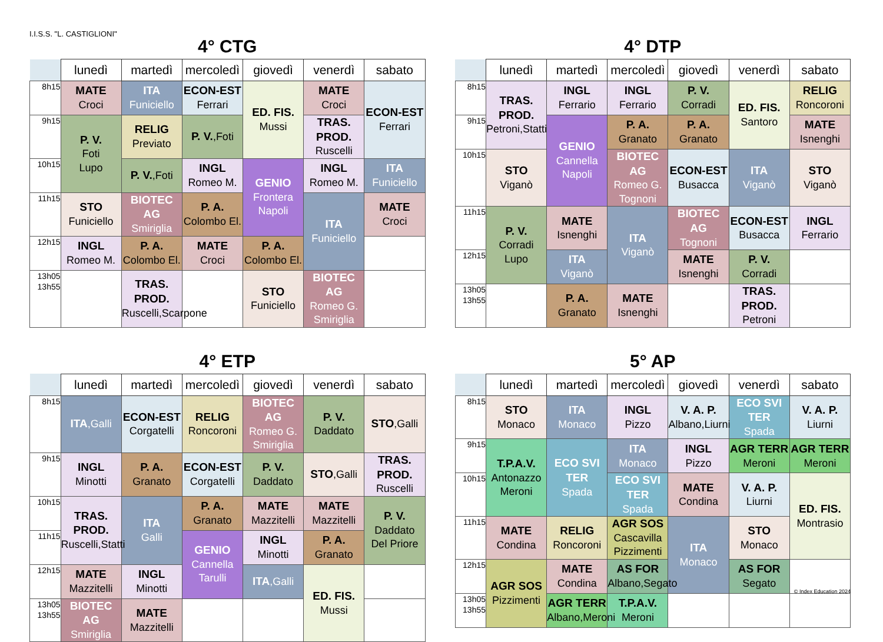I.I.S.S. "L. CASTIGLIONI"
4° CTG
| | lunedì | martedì | mercoledì | giovedì | venerdì | sabato |
| --- | --- | --- | --- | --- | --- | --- |
| 8h15 | MATE Croci | ITA Funiciello | ECON-EST Ferrari | ED. FIS. Mussi | MATE Croci | ECON-EST Ferrari |
| 9h15 | P. V. Foti Lupo | RELIG Previato | P. V. ,Foti | | TRAS. PROD. Ruscelli | |
| 10h15 | | P. V. ,Foti | INGL Romeo M. | GENIO Frontera Napoli | INGL Romeo M. | ITA Funiciello |
| 11h15 | STO Funiciello | BIOTEC AG Smiriglia | P. A. Colombo El. | | ITA Funiciello | MATE Croci |
| 12h15 | INGL Romeo M. | P. A. Colombo El. | MATE Croci | P. A. Colombo El. | | |
| 13h05 13h55 | | TRAS. PROD. Ruscelli,Scarpone | | STO Funiciello | BIOTEC AG Romeo G. Smiriglia | |
4° DTP
| | lunedì | martedì | mercoledì | giovedì | venerdì | sabato |
| --- | --- | --- | --- | --- | --- | --- |
| 8h15 | TRAS. PROD. Petroni,Statti | INGL Ferrario | INGL Ferrario | P. V. Corradi | ED. FIS. Santoro | RELIG Roncoroni |
| 9h15 | | GENIO Cannella Napoli | P. A. Granato | P. A. Granato | | MATE Isnenghi |
| 10h15 | STO Viganò | | BIOTEC AG Romeo G. Tognoni | ECON-EST Busacca | ITA Viganò | STO Viganò |
| 11h15 | P. V. Corradi Lupo | MATE Isnenghi | ITA Viganò | BIOTEC AG Tognoni | ECON-EST Busacca | INGL Ferrario |
| 12h15 | | ITA Viganò | | MATE Isnenghi | P. V. Corradi | |
| 13h05 13h55 | | P. A. Granato | MATE Isnenghi | | TRAS. PROD. Petroni | |
4° ETP
| | lunedì | martedì | mercoledì | giovedì | venerdì | sabato |
| --- | --- | --- | --- | --- | --- | --- |
| 8h15 | ITA ,Galli | ECON-EST Corgatelli | RELIG Roncoroni | BIOTEC AG Romeo G. Smiriglia | P. V. Daddato | STO ,Galli |
| 9h15 | INGL Minotti | P. A. Granato | ECON-EST Corgatelli | P. V. Daddato | STO ,Galli | TRAS. PROD. Ruscelli |
| 10h15 | TRAS. PROD. Ruscelli,Statti | ITA Galli | P. A. Granato | MATE Mazzitelli | MATE Mazzitelli | P. V. Daddato Del Priore |
| 11h15 | | | GENIO Cannella Tarulli | INGL Minotti | P. A. Granato | |
| 12h15 | MATE Mazzitelli | INGL Minotti | | ITA ,Galli | ED. FIS. Mussi | |
| 13h05 13h55 | BIOTEC AG Smiriglia | MATE Mazzitelli | | | | |
5° AP
| | lunedì | martedì | mercoledì | giovedì | venerdì | sabato |
| --- | --- | --- | --- | --- | --- | --- |
| 8h15 | STO Monaco | ITA Monaco | INGL Pizzo | V. A. P. Albano,Liurni | ECO SVI TER Spada | V. A. P. Liurni |
| 9h15 | T.P.A.V. Antonazzo Meroni | ECO SVI TER Spada | ITA Monaco | INGL Pizzo | AGR TERR Meroni | AGR TERR Meroni |
| 10h15 | | | ECO SVI TER Spada | MATE Condina | V. A. P. Liurni | ED. FIS. Montrasio |
| 11h15 | MATE Condina | RELIG Roncoroni | AGR SOS Cascavilla Pizzimenti | ITA Monaco | STO Monaco | |
| 12h15 | AGR SOS Pizzimenti | MATE Condina | AS FOR Albano,Segato | | AS FOR Segato | |
| 13h05 13h55 | | AGR TERR Albano,Meroni | T.P.A.V. Meroni | | | |
© Index Education 2024